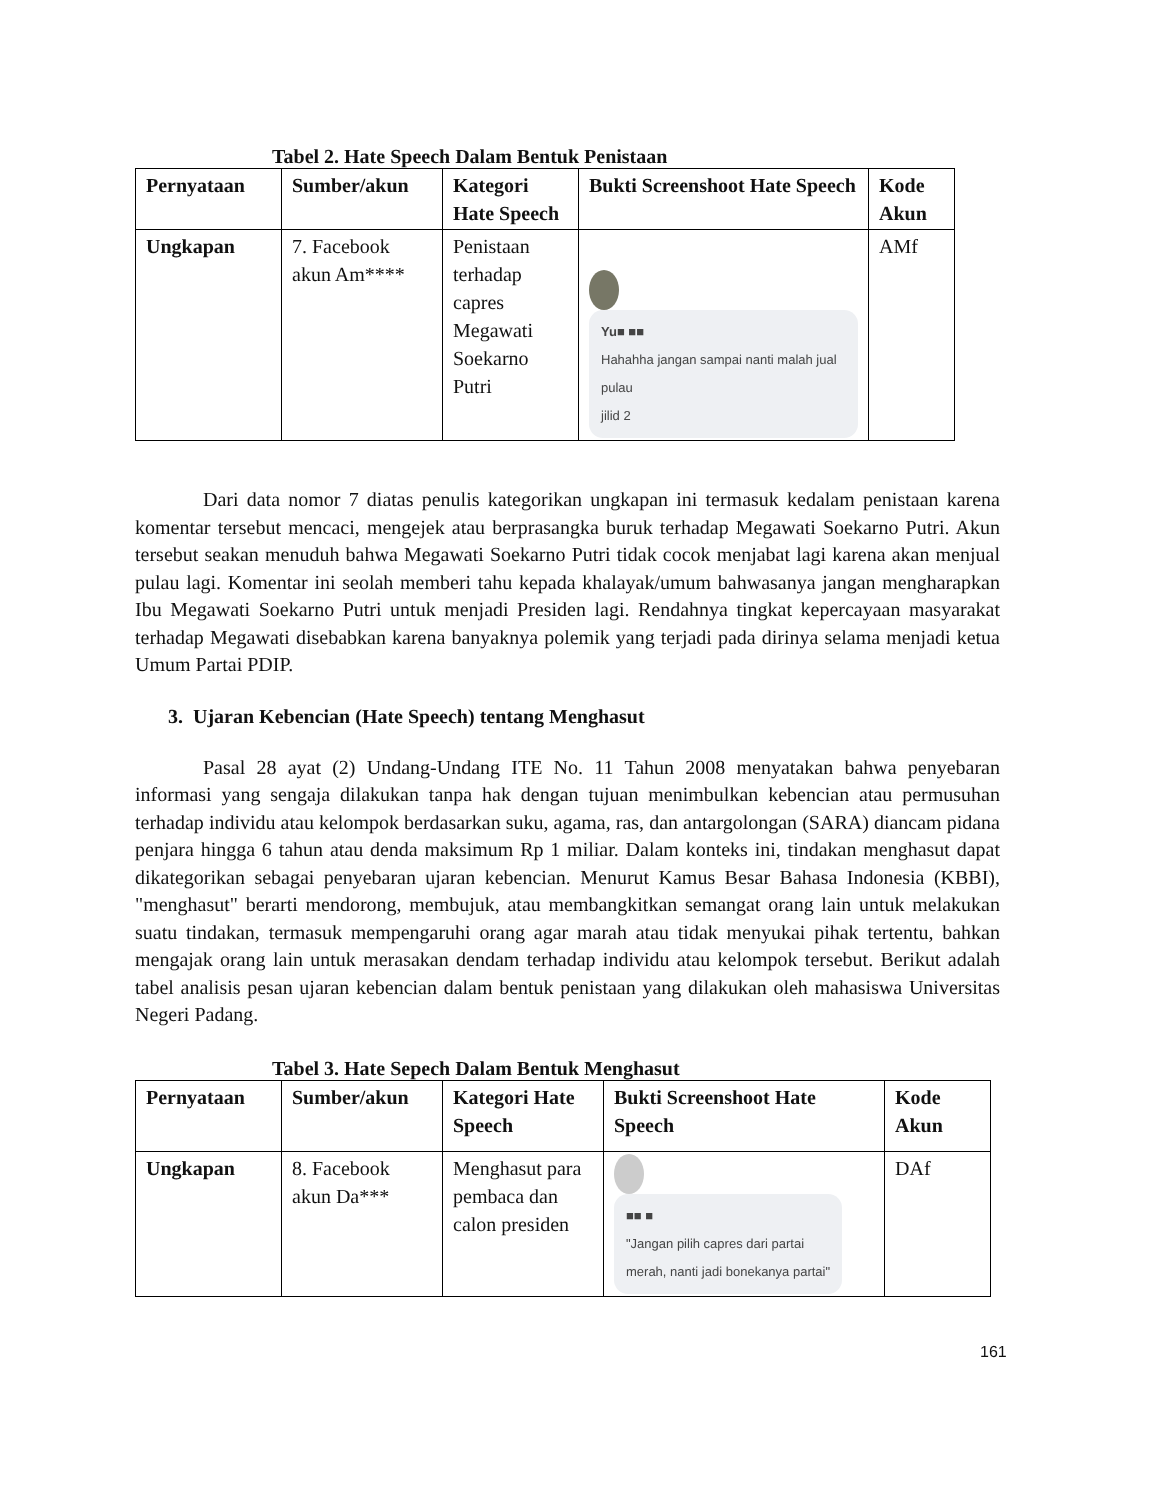Tabel 2. Hate Speech Dalam Bentuk Penistaan
| Pernyataan | Sumber/akun | Kategori Hate Speech | Bukti Screenshoot Hate Speech | Kode Akun |
| --- | --- | --- | --- | --- |
| Ungkapan | 7. Facebook akun Am**** | Penistaan terhadap capres Megawati Soekarno Putri | Yu■ ■■ Hahahha jangan sampai nanti malah jual pulau jilid 2 | AMf |
Dari data nomor 7 diatas penulis kategorikan ungkapan ini termasuk kedalam penistaan karena komentar tersebut mencaci, mengejek atau berprasangka buruk terhadap Megawati Soekarno Putri. Akun tersebut seakan menuduh bahwa Megawati Soekarno Putri tidak cocok menjabat lagi karena akan menjual pulau lagi. Komentar ini seolah memberi tahu kepada khalayak/umum bahwasanya jangan mengharapkan Ibu Megawati Soekarno Putri untuk menjadi Presiden lagi. Rendahnya tingkat kepercayaan masyarakat terhadap Megawati disebabkan karena banyaknya polemik yang terjadi pada dirinya selama menjadi ketua Umum Partai PDIP.
3. Ujaran Kebencian (Hate Speech) tentang Menghasut
Pasal 28 ayat (2) Undang-Undang ITE No. 11 Tahun 2008 menyatakan bahwa penyebaran informasi yang sengaja dilakukan tanpa hak dengan tujuan menimbulkan kebencian atau permusuhan terhadap individu atau kelompok berdasarkan suku, agama, ras, dan antargolongan (SARA) diancam pidana penjara hingga 6 tahun atau denda maksimum Rp 1 miliar. Dalam konteks ini, tindakan menghasut dapat dikategorikan sebagai penyebaran ujaran kebencian. Menurut Kamus Besar Bahasa Indonesia (KBBI), "menghasut" berarti mendorong, membujuk, atau membangkitkan semangat orang lain untuk melakukan suatu tindakan, termasuk mempengaruhi orang agar marah atau tidak menyukai pihak tertentu, bahkan mengajak orang lain untuk merasakan dendam terhadap individu atau kelompok tersebut. Berikut adalah tabel analisis pesan ujaran kebencian dalam bentuk penistaan yang dilakukan oleh mahasiswa Universitas Negeri Padang.
Tabel 3. Hate Sepech Dalam Bentuk Menghasut
| Pernyataan | Sumber/akun | Kategori Hate Speech | Bukti Screenshoot Hate Speech | Kode Akun |
| --- | --- | --- | --- | --- |
| Ungkapan | 8. Facebook akun Da*** | Menghasut para pembaca dan calon presiden | ■■ ■ "Jangan pilih capres dari partai merah, nanti jadi bonekanya partai" | DAf |
161